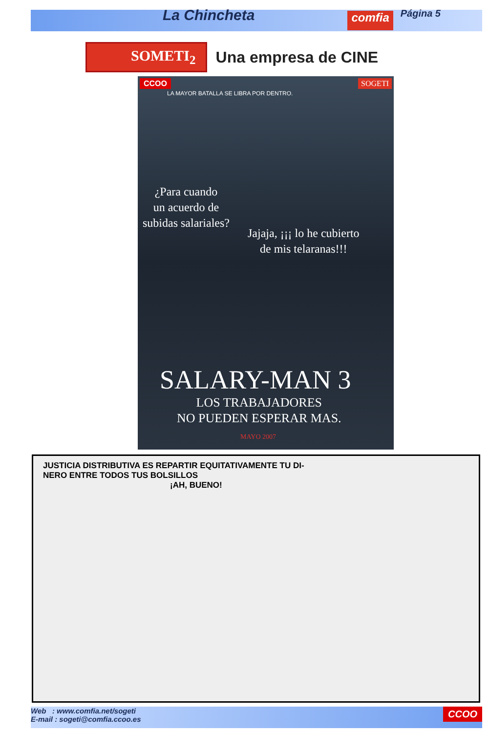La Chincheta
comfia
Página 5
SOMETI<sub>2</sub>
Una empresa de CINE
CCOO SOGETI
LA MAYOR BATALLA SE LIBRA POR DENTRO.
¿Para cuando
un acuerdo de
subidas salariales?
Jajaja, ¡¡¡ lo he cubierto
de mis telaranas!!!
SALARY-MAN 3
LOS TRABAJADORES
NO PUEDEN ESPERAR MAS.
MAYO 2007
JUSTICIA DISTRIBUTIVA ES REPARTIR EQUITATIVAMENTE TU DI-
NERO ENTRE TODOS TUS BOLSILLOS
¡AH, BUENO!
Web : www.comfia.net/sogeti
E-mail : sogeti@comfia.ccoo.es
CCOO